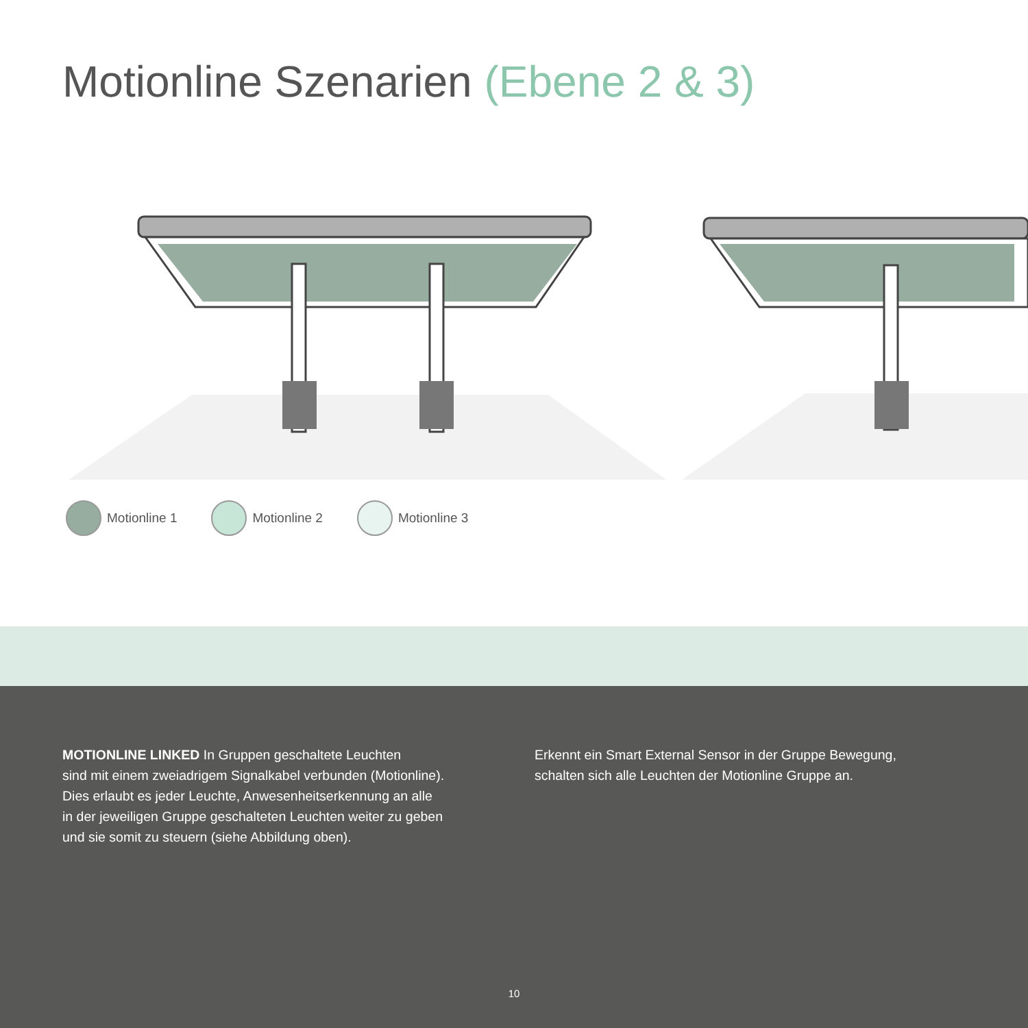Motionline Szenarien (Ebene 2 & 3)
Motionline 1 Motionline 2 Motionline 3
MOTIONLINE LINKED In Gruppen geschaltete Leuchten
sind mit einem zweiadrigem Signalkabel verbunden (Motionline).
Dies erlaubt es jeder Leuchte, Anwesenheitserkennung an alle
in der jeweiligen Gruppe geschalteten Leuchten weiter zu geben
und sie somit zu steuern (siehe Abbildung oben).
Erkennt ein Smart External Sensor in der Gruppe Bewegung,
schalten sich alle Leuchten der Motionline Gruppe an.
10